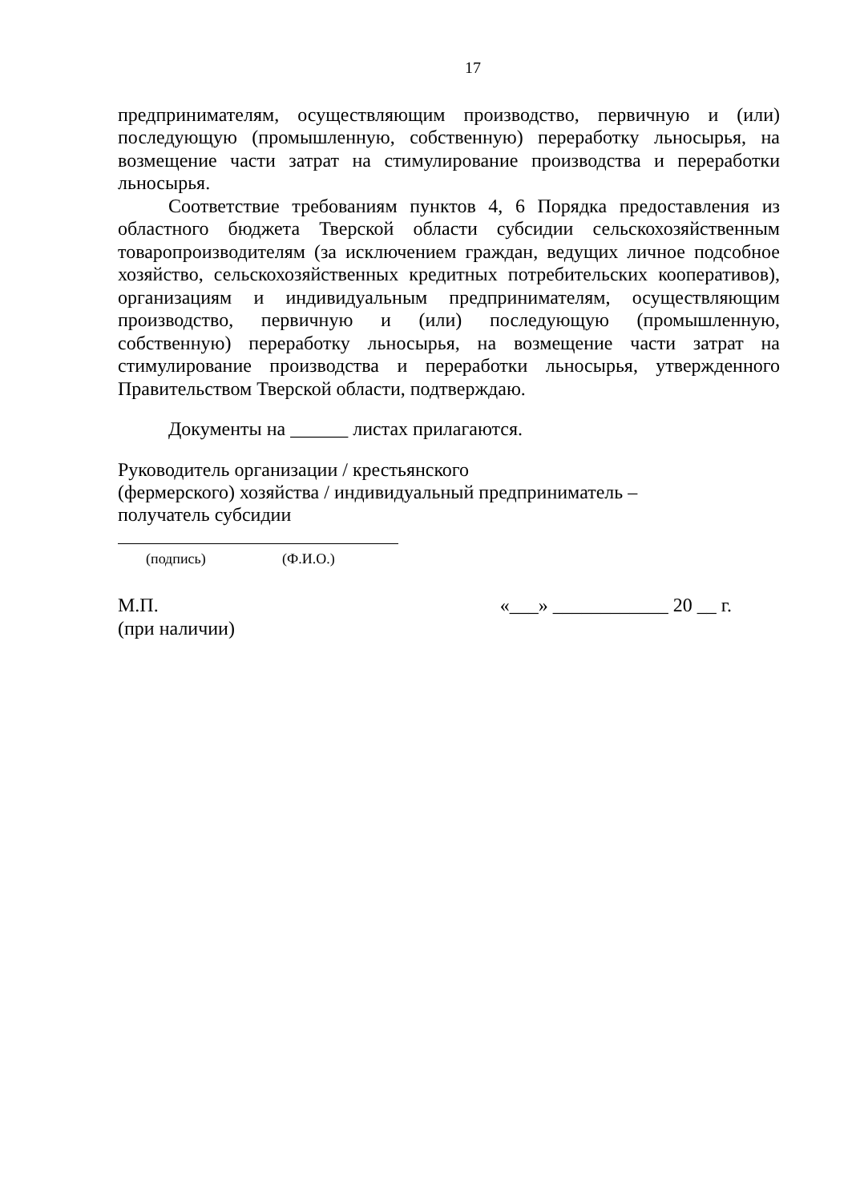17
предпринимателям, осуществляющим производство, первичную и (или) последующую (промышленную, собственную) переработку льносырья, на возмещение части затрат на стимулирование производства и переработки льносырья.
Соответствие требованиям пунктов 4, 6 Порядка предоставления из областного бюджета Тверской области субсидии сельскохозяйственным товаропроизводителям (за исключением граждан, ведущих личное подсобное хозяйство, сельскохозяйственных кредитных потребительских кооперативов), организациям и индивидуальным предпринимателям, осуществляющим производство, первичную и (или) последующую (промышленную, собственную) переработку льносырья, на возмещение части затрат на стимулирование производства и переработки льносырья, утвержденного Правительством Тверской области, подтверждаю.
Документы на ______ листах прилагаются.
Руководитель организации / крестьянского
(фермерского) хозяйства / индивидуальный предприниматель –
получатель субсидии
(подпись) (Ф.И.О.)
М.П.
(при наличии)
«___» ____________ 20 __ г.